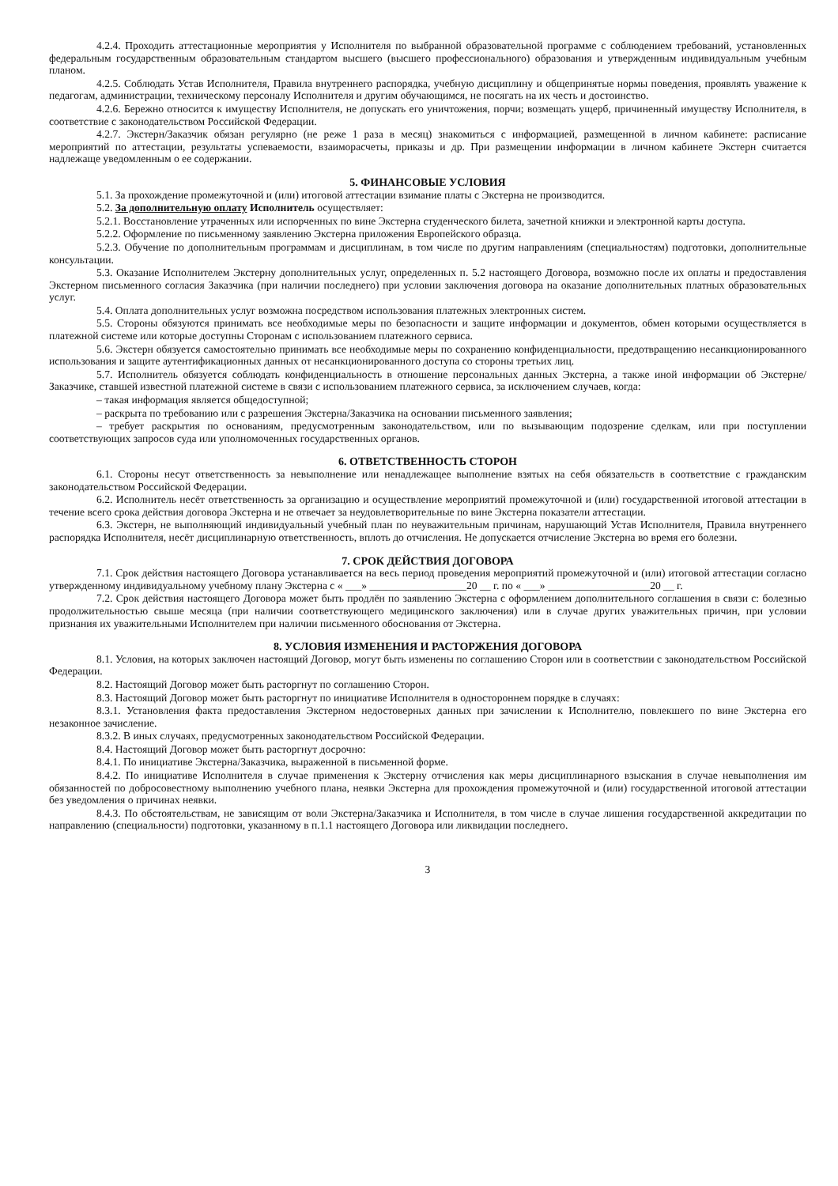4.2.4. Проходить аттестационные мероприятия у Исполнителя по выбранной образовательной программе с соблюдением требований, установленных федеральным государственным образовательным стандартом высшего (высшего профессионального) образования и утвержденным индивидуальным учебным планом.
4.2.5. Соблюдать Устав Исполнителя, Правила внутреннего распорядка, учебную дисциплину и общепринятые нормы поведения, проявлять уважение к педагогам, администрации, техническому персоналу Исполнителя и другим обучающимся, не посягать на их честь и достоинство.
4.2.6. Бережно относится к имуществу Исполнителя, не допускать его уничтожения, порчи; возмещать ущерб, причиненный имуществу Исполнителя, в соответствие с законодательством Российской Федерации.
4.2.7. Экстерн/Заказчик обязан регулярно (не реже 1 раза в месяц) знакомиться с информацией, размещенной в личном кабинете: расписание мероприятий по аттестации, результаты успеваемости, взаиморасчеты, приказы и др. При размещении информации в личном кабинете Экстерн считается надлежаще уведомленным о ее содержании.
5. ФИНАНСОВЫЕ УСЛОВИЯ
5.1. За прохождение промежуточной и (или) итоговой аттестации взимание платы с Экстерна не производится.
5.2. За дополнительную оплату Исполнитель осуществляет:
5.2.1. Восстановление утраченных или испорченных по вине Экстерна студенческого билета, зачетной книжки и электронной карты доступа.
5.2.2. Оформление по письменному заявлению Экстерна приложения Европейского образца.
5.2.3. Обучение по дополнительным программам и дисциплинам, в том числе по другим направлениям (специальностям) подготовки, дополнительные консультации.
5.3. Оказание Исполнителем Экстерну дополнительных услуг, определенных п. 5.2 настоящего Договора, возможно после их оплаты и предоставления Экстерном письменного согласия Заказчика (при наличии последнего) при условии заключения договора на оказание дополнительных платных образовательных услуг.
5.4. Оплата дополнительных услуг возможна посредством использования платежных электронных систем.
5.5. Стороны обязуются принимать все необходимые меры по безопасности и защите информации и документов, обмен которыми осуществляется в платежной системе или которые доступны Сторонам с использованием платежного сервиса.
5.6. Экстерн обязуется самостоятельно принимать все необходимые меры по сохранению конфиденциальности, предотвращению несанкционированного использования и защите аутентификационных данных от несанкционированного доступа со стороны третьих лиц.
5.7. Исполнитель обязуется соблюдать конфиденциальность в отношение персональных данных Экстерна, а также иной информации об Экстерне/Заказчике, ставшей известной платежной системе в связи с использованием платежного сервиса, за исключением случаев, когда:
– такая информация является общедоступной;
– раскрыта по требованию или с разрешения Экстерна/Заказчика на основании письменного заявления;
– требует раскрытия по основаниям, предусмотренным законодательством, или по вызывающим подозрение сделкам, или при поступлении соответствующих запросов суда или уполномоченных государственных органов.
6. ОТВЕТСТВЕННОСТЬ СТОРОН
6.1. Стороны несут ответственность за невыполнение или ненадлежащее выполнение взятых на себя обязательств в соответствие с гражданским законодательством Российской Федерации.
6.2. Исполнитель несёт ответственность за организацию и осуществление мероприятий промежуточной и (или) государственной итоговой аттестации в течение всего срока действия договора Экстерна и не отвечает за неудовлетворительные по вине Экстерна показатели аттестации.
6.3. Экстерн, не выполняющий индивидуальный учебный план по неуважительным причинам, нарушающий Устав Исполнителя, Правила внутреннего распорядка Исполнителя, несёт дисциплинарную ответственность, вплоть до отчисления. Не допускается отчисление Экстерна во время его болезни.
7. СРОК ДЕЙСТВИЯ ДОГОВОРА
7.1. Срок действия настоящего Договора устанавливается на весь период проведения мероприятий промежуточной и (или) итоговой аттестации согласно утвержденному индивидуальному учебному плану Экстерна с « ___» __________________20 __ г. по « ___» ___________________20 __ г.
7.2. Срок действия настоящего Договора может быть продлён по заявлению Экстерна с оформлением дополнительного соглашения в связи с: болезнью продолжительностью свыше месяца (при наличии соответствующего медицинского заключения) или в случае других уважительных причин, при условии признания их уважительными Исполнителем при наличии письменного обоснования от Экстерна.
8. УСЛОВИЯ ИЗМЕНЕНИЯ И РАСТОРЖЕНИЯ ДОГОВОРА
8.1. Условия, на которых заключен настоящий Договор, могут быть изменены по соглашению Сторон или в соответствии с законодательством Российской Федерации.
8.2. Настоящий Договор может быть расторгнут по соглашению Сторон.
8.3. Настоящий Договор может быть расторгнут по инициативе Исполнителя в одностороннем порядке в случаях:
8.3.1. Установления факта предоставления Экстерном недостоверных данных при зачислении к Исполнителю, повлекшего по вине Экстерна его незаконное зачисление.
8.3.2. В иных случаях, предусмотренных законодательством Российской Федерации.
8.4. Настоящий Договор может быть расторгнут досрочно:
8.4.1. По инициативе Экстерна/Заказчика, выраженной в письменной форме.
8.4.2. По инициативе Исполнителя в случае применения к Экстерну отчисления как меры дисциплинарного взыскания в случае невыполнения им обязанностей по добросовестному выполнению учебного плана, неявки Экстерна для прохождения промежуточной и (или) государственной итоговой аттестации без уведомления о причинах неявки.
8.4.3. По обстоятельствам, не зависящим от воли Экстерна/Заказчика и Исполнителя, в том числе в случае лишения государственной аккредитации по направлению (специальности) подготовки, указанному в п.1.1 настоящего Договора или ликвидации последнего.
3